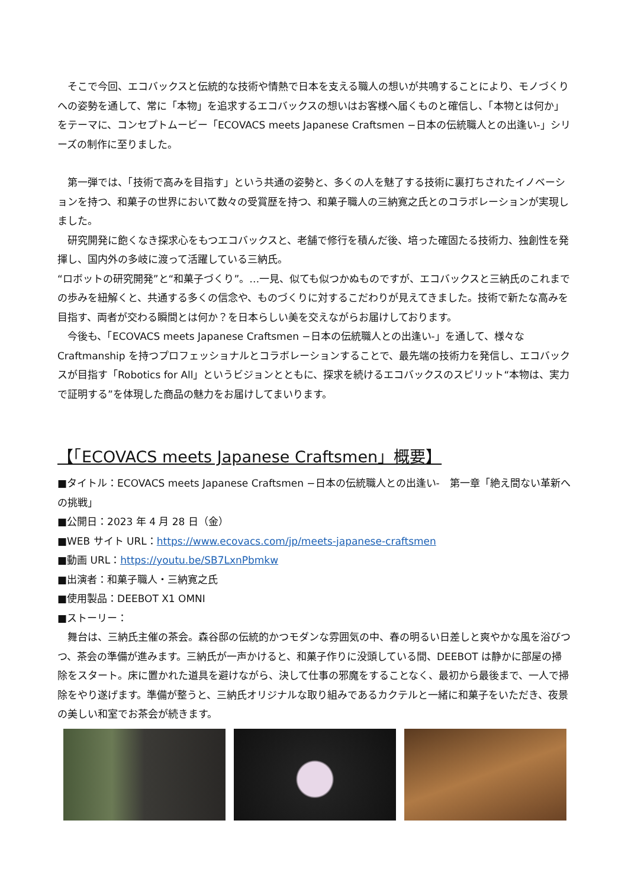そこで今回、エコバックスと伝統的な技術や情熱で日本を支える職人の想いが共鳴することにより、モノづくりへの姿勢を通して、常に「本物」を追求するエコバックスの想いはお客様へ届くものと確信し、「本物とは何か」をテーマに、コンセプトムービー「ECOVACS meets Japanese Craftsmen −日本の伝統職人との出逢い-」シリーズの制作に至りました。
　第一弾では、「技術で高みを目指す」という共通の姿勢と、多くの人を魅了する技術に裏打ちされたイノベーションを持つ、和菓子の世界において数々の受賞歴を持つ、和菓子職人の三納寛之氏とのコラボレーションが実現しました。
　研究開発に飽くなき探求心をもつエコバックスと、老舗で修行を積んだ後、培った確固たる技術力、独創性を発揮し、国内外の多岐に渡って活躍している三納氏。
“ロボットの研究開発”と“和菓子づくり”。…一見、似ても似つかぬものですが、エコバックスと三納氏のこれまでの歩みを紐解くと、共通する多くの信念や、ものづくりに対するこだわりが見えてきました。技術で新たな高みを目指す、両者が交わる瞬間とは何か？を日本らしい美を交えながらお届けしております。
　今後も、「ECOVACS meets Japanese Craftsmen −日本の伝統職人との出逢い-」を通して、様々なCraftmanship を持つプロフェッショナルとコラボレーションすることで、最先端の技術力を発信し、エコバックスが目指す「Robotics for All」というビジョンとともに、探求を続けるエコバックスのスピリット“本物は、実力で証明する”を体現した商品の魅力をお届けしてまいります。
【「ECOVACS meets Japanese Craftsmen」概要】
■タイトル：ECOVACS meets Japanese Craftsmen −日本の伝統職人との出逢い-　第一章「絶え間ない革新への挑戦」
■公開日：2023 年 4 月 28 日（金）
■WEB サイト URL：https://www.ecovacs.com/jp/meets-japanese-craftsmen
■動画 URL：https://youtu.be/SB7LxnPbmkw
■出演者：和菓子職人・三納寛之氏
■使用製品：DEEBOT X1 OMNI
■ストーリー：
　舞台は、三納氏主催の茶会。森谷邸の伝統的かつモダンな雰囲気の中、春の明るい日差しと爽やかな風を浴びつつ、茶会の準備が進みます。三納氏が一声かけると、和菓子作りに没頭している間、DEEBOT は静かに部屋の掃除をスタート。床に置かれた道具を避けながら、決して仕事の邪魔をすることなく、最初から最後まで、一人で掃除をやり遂げます。準備が整うと、三納氏オリジナルな取り組みであるカクテルと一緒に和菓子をいただき、夜景の美しい和室でお茶会が続きます。